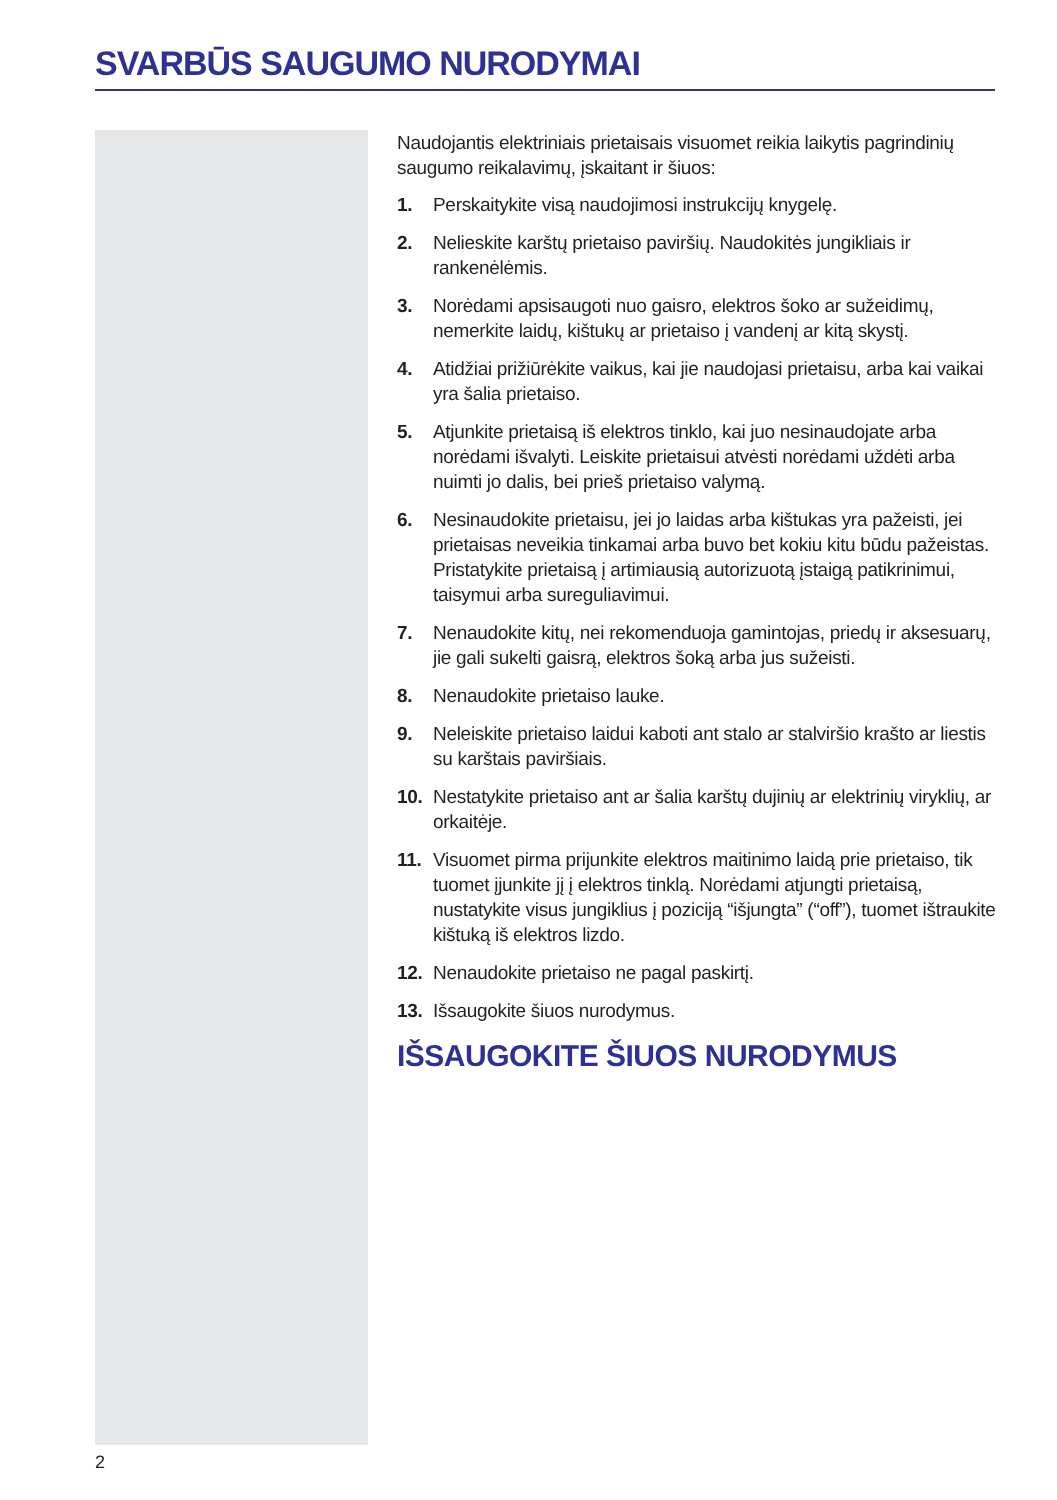SVARBŪS SAUGUMO NURODYMAI
Naudojantis elektriniais prietaisais visuomet reikia laikytis pagrindinių saugumo reikalavimų, įskaitant ir šiuos:
1. Perskaitykite visą naudojimosi instrukcijų knygelę.
2. Nelieskite karštų prietaiso paviršių. Naudokitės jungikliais ir rankenėlėmis.
3. Norėdami apsisaugoti nuo gaisro, elektros šoko ar sužeidimų, nemerkite laidų, kištukų ar prietaiso į vandenį ar kitą skystį.
4. Atidžiai prižiūrėkite vaikus, kai jie naudojasi prietaisu, arba kai vaikai yra šalia prietaiso.
5. Atjunkite prietaisą iš elektros tinklo, kai juo nesinaudojate arba norėdami išvalyti. Leiskite prietaisui atvėsti norėdami uždėti arba nuimti jo dalis, bei prieš prietaiso valymą.
6. Nesinaudokite prietaisu, jei jo laidas arba kištukas yra pažeisti, jei prietaisas neveikia tinkamai arba buvo bet kokiu kitu būdu pažeistas. Pristatykite prietaisą į artimiausią autorizuotą įstaigą patikrinimui, taisymui arba sureguliavimui.
7. Nenaudokite kitų, nei rekomenduoja gamintojas, priedų ir aksesuarų, jie gali sukelti gaisrą, elektros šoką arba jus sužeisti.
8. Nenaudokite prietaiso lauke.
9. Neleiskite prietaiso laidui kaboti ant stalo ar stalviršio krašto ar liestis su karštais paviršiais.
10. Nestatykite prietaiso ant ar šalia karštų dujinių ar elektrinių viryklių, ar orkaitėje.
11. Visuomet pirma prijunkite elektros maitinimo laidą prie prietaiso, tik tuomet įjunkite jį į elektros tinklą. Norėdami atjungti prietaisą, nustatykite visus jungiklius į poziciją “išjungta” (“off”), tuomet ištraukite kištuką iš elektros lizdo.
12. Nenaudokite prietaiso ne pagal paskirtį.
13. Išsaugokite šiuos nurodymus.
IŠSAUGOKITE ŠIUOS NURODYMUS
2